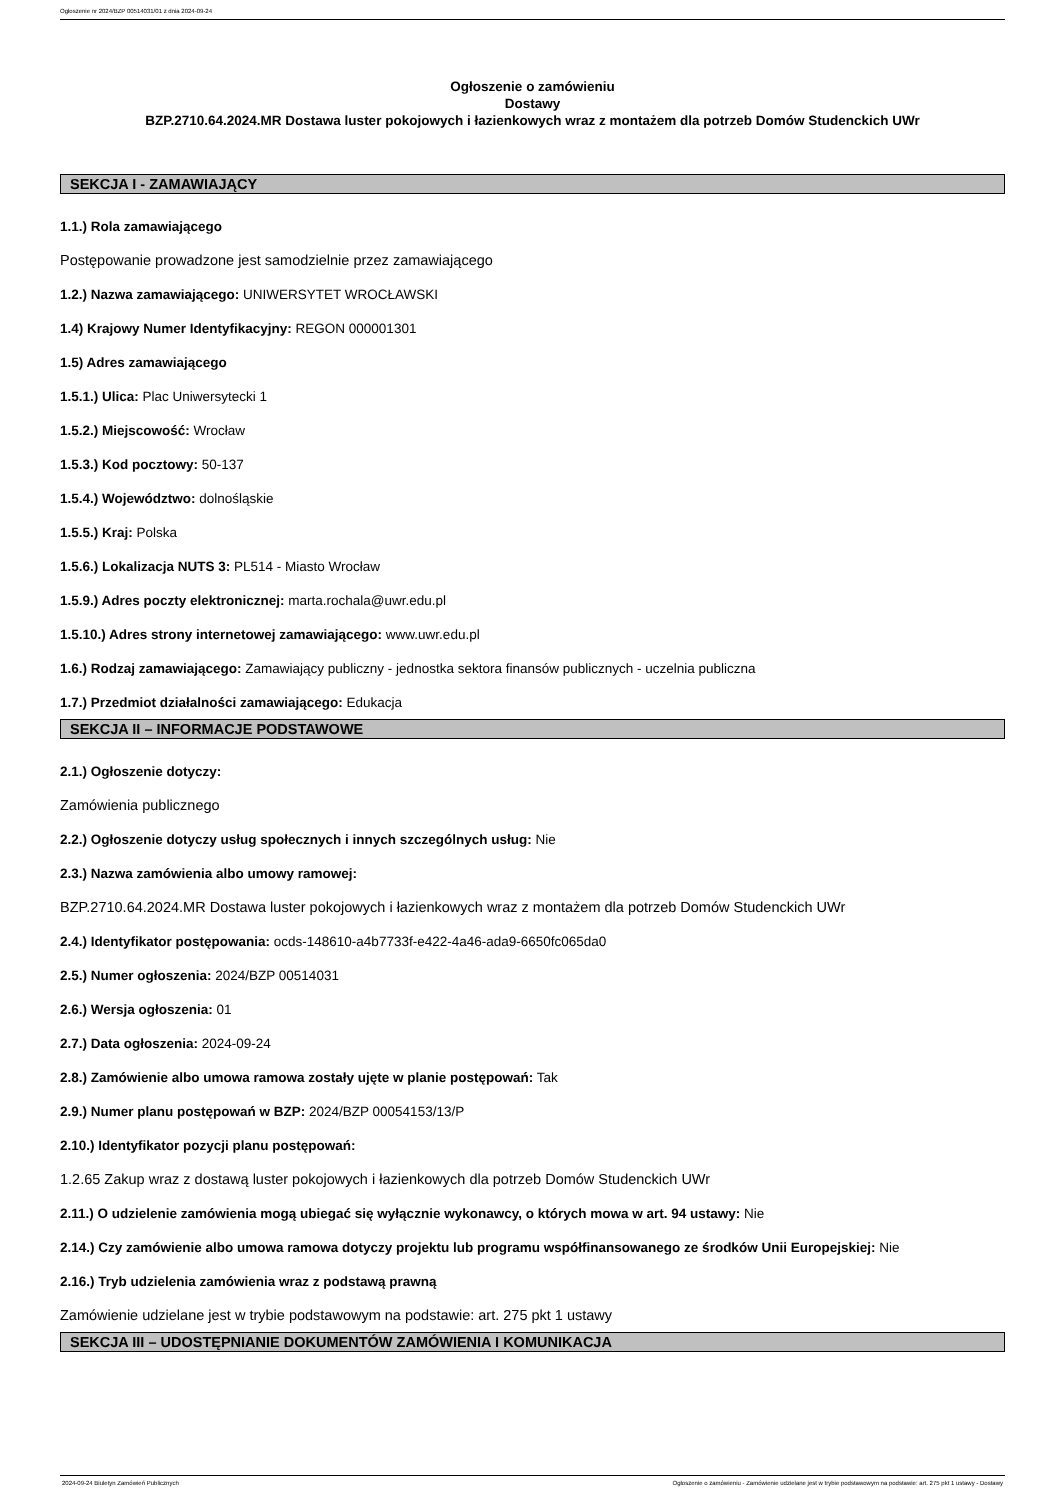Ogłoszenie nr 2024/BZP 00514031/01 z dnia 2024-09-24
Ogłoszenie o zamówieniu
Dostawy
BZP.2710.64.2024.MR Dostawa luster pokojowych i łazienkowych wraz z montażem dla potrzeb Domów Studenckich UWr
SEKCJA I - ZAMAWIAJĄCY
1.1.) Rola zamawiającego
Postępowanie prowadzone jest samodzielnie przez zamawiającego
1.2.) Nazwa zamawiającego: UNIWERSYTET WROCŁAWSKI
1.4) Krajowy Numer Identyfikacyjny: REGON 000001301
1.5) Adres zamawiającego
1.5.1.) Ulica: Plac Uniwersytecki 1
1.5.2.) Miejscowość: Wrocław
1.5.3.) Kod pocztowy: 50-137
1.5.4.) Województwo: dolnośląskie
1.5.5.) Kraj: Polska
1.5.6.) Lokalizacja NUTS 3: PL514 - Miasto Wrocław
1.5.9.) Adres poczty elektronicznej: marta.rochala@uwr.edu.pl
1.5.10.) Adres strony internetowej zamawiającego: www.uwr.edu.pl
1.6.) Rodzaj zamawiającego: Zamawiający publiczny - jednostka sektora finansów publicznych - uczelnia publiczna
1.7.) Przedmiot działalności zamawiającego: Edukacja
SEKCJA II – INFORMACJE PODSTAWOWE
2.1.) Ogłoszenie dotyczy:
Zamówienia publicznego
2.2.) Ogłoszenie dotyczy usług społecznych i innych szczególnych usług: Nie
2.3.) Nazwa zamówienia albo umowy ramowej:
BZP.2710.64.2024.MR Dostawa luster pokojowych i łazienkowych wraz z montażem dla potrzeb Domów Studenckich UWr
2.4.) Identyfikator postępowania: ocds-148610-a4b7733f-e422-4a46-ada9-6650fc065da0
2.5.) Numer ogłoszenia: 2024/BZP 00514031
2.6.) Wersja ogłoszenia: 01
2.7.) Data ogłoszenia: 2024-09-24
2.8.) Zamówienie albo umowa ramowa zostały ujęte w planie postępowań: Tak
2.9.) Numer planu postępowań w BZP: 2024/BZP 00054153/13/P
2.10.) Identyfikator pozycji planu postępowań:
1.2.65 Zakup wraz z dostawą luster pokojowych i łazienkowych dla potrzeb Domów Studenckich UWr
2.11.) O udzielenie zamówienia mogą ubiegać się wyłącznie wykonawcy, o których mowa w art. 94 ustawy: Nie
2.14.) Czy zamówienie albo umowa ramowa dotyczy projektu lub programu współfinansowanego ze środków Unii Europejskiej: Nie
2.16.) Tryb udzielenia zamówienia wraz z podstawą prawną
Zamówienie udzielane jest w trybie podstawowym na podstawie: art. 275 pkt 1 ustawy
SEKCJA III – UDOSTĘPNIANIE DOKUMENTÓW ZAMÓWIENIA I KOMUNIKACJA
2024-09-24 Biuletyn Zamówień Publicznych Ogłoszenie o zamówieniu - Zamówienie udzielane jest w trybie podstawowym na podstawie: art. 275 pkt 1 ustawy - Dostawy